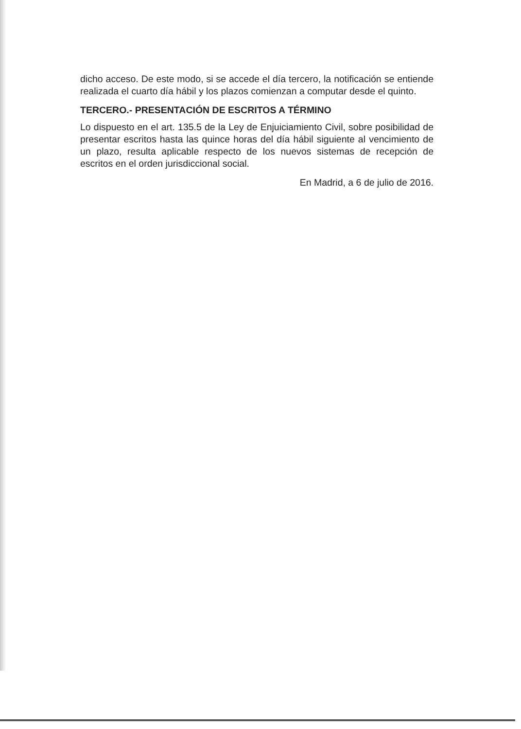dicho acceso. De este modo, si se accede el día tercero, la notificación se entiende realizada el cuarto día hábil y los plazos comienzan a computar desde el quinto.
TERCERO.- PRESENTACIÓN DE ESCRITOS A TÉRMINO
Lo dispuesto en el art. 135.5 de la Ley de Enjuiciamiento Civil, sobre posibilidad de presentar escritos hasta las quince horas del día hábil siguiente al vencimiento de un plazo, resulta aplicable respecto de los nuevos sistemas de recepción de escritos en el orden jurisdiccional social.
En Madrid, a 6 de julio de 2016.